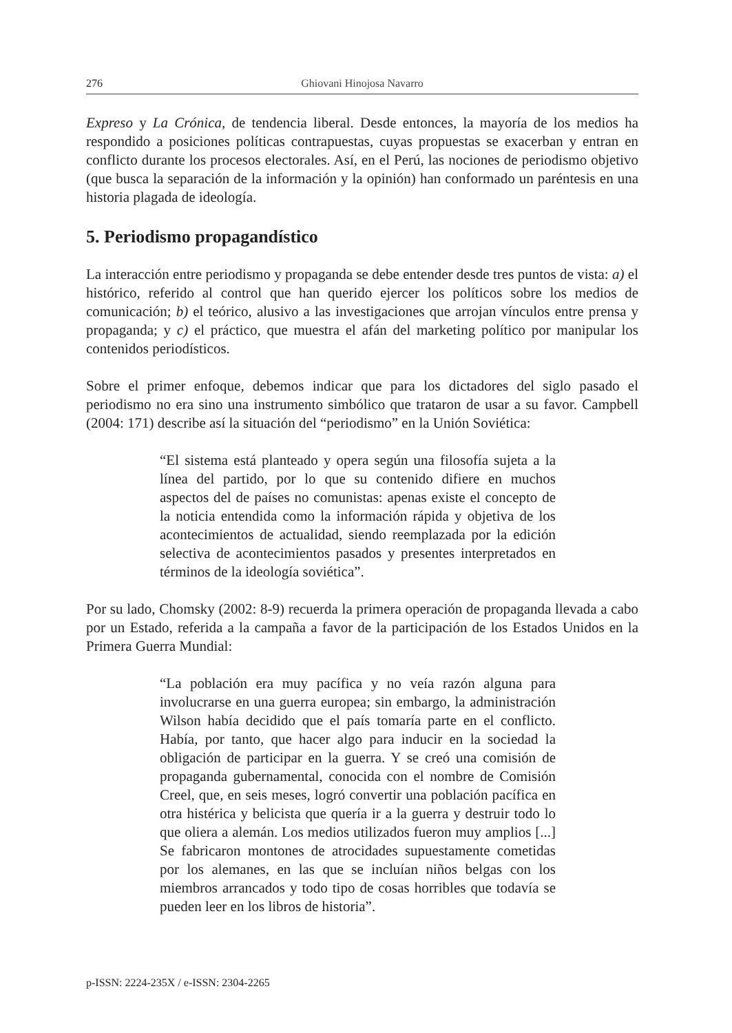276
Ghiovani Hinojosa Navarro
Expreso y La Crónica, de tendencia liberal. Desde entonces, la mayoría de los medios ha respondido a posiciones políticas contrapuestas, cuyas propuestas se exacerban y entran en conflicto durante los procesos electorales. Así, en el Perú, las nociones de periodismo objetivo (que busca la separación de la información y la opinión) han conformado un paréntesis en una historia plagada de ideología.
5. Periodismo propagandístico
La interacción entre periodismo y propaganda se debe entender desde tres puntos de vista: a) el histórico, referido al control que han querido ejercer los políticos sobre los medios de comunicación; b) el teórico, alusivo a las investigaciones que arrojan vínculos entre prensa y propaganda; y c) el práctico, que muestra el afán del marketing político por manipular los contenidos periodísticos.
Sobre el primer enfoque, debemos indicar que para los dictadores del siglo pasado el periodismo no era sino una instrumento simbólico que trataron de usar a su favor. Campbell (2004: 171) describe así la situación del “periodismo” en la Unión Soviética:
“El sistema está planteado y opera según una filosofía sujeta a la línea del partido, por lo que su contenido difiere en muchos aspectos del de países no comunistas: apenas existe el concepto de la noticia entendida como la información rápida y objetiva de los acontecimientos de actualidad, siendo reemplazada por la edición selectiva de acontecimientos pasados y presentes interpretados en términos de la ideología soviética”.
Por su lado, Chomsky (2002: 8-9) recuerda la primera operación de propaganda llevada a cabo por un Estado, referida a la campaña a favor de la participación de los Estados Unidos en la Primera Guerra Mundial:
“La población era muy pacífica y no veía razón alguna para involucrarse en una guerra europea; sin embargo, la administración Wilson había decidido que el país tomaría parte en el conflicto. Había, por tanto, que hacer algo para inducir en la sociedad la obligación de participar en la guerra. Y se creó una comisión de propaganda gubernamental, conocida con el nombre de Comisión Creel, que, en seis meses, logró convertir una población pacífica en otra histérica y belicista que quería ir a la guerra y destruir todo lo que oliera a alemán. Los medios utilizados fueron muy amplios [...] Se fabricaron montones de atrocidades supuestamente cometidas por los alemanes, en las que se incluían niños belgas con los miembros arrancados y todo tipo de cosas horribles que todavía se pueden leer en los libros de historia”.
p-ISSN: 2224-235X / e-ISSN: 2304-2265